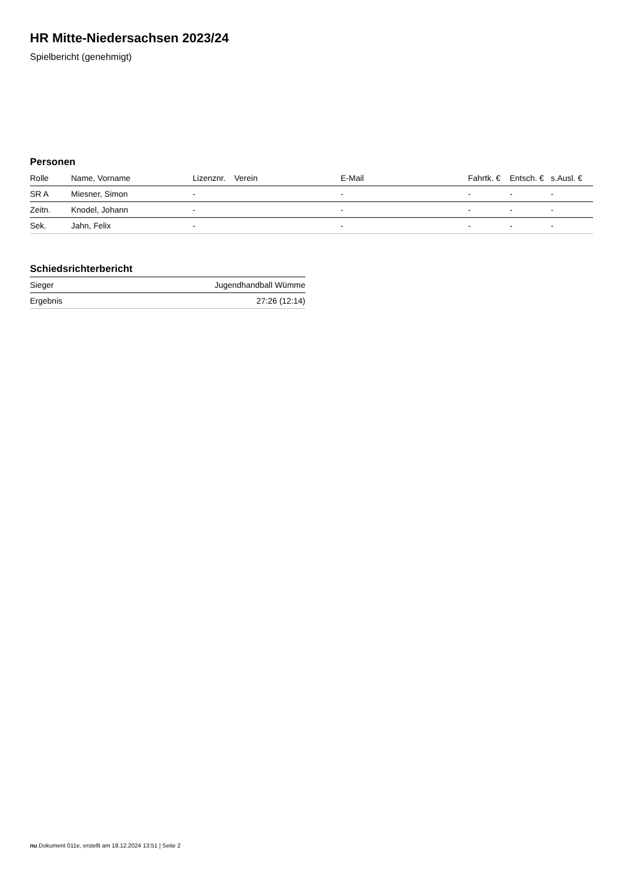HR Mitte-Niedersachsen 2023/24
Spielbericht (genehmigt)
Personen
| Rolle | Name, Vorname | Lizenznr. | Verein | E-Mail | Fahrtk. € | Entsch. € | s.Ausl. € |
| --- | --- | --- | --- | --- | --- | --- | --- |
| SR A | Miesner, Simon | - | | - | - | - | - |
| Zeitn. | Knodel, Johann | - | | - | - | - | - |
| Sek. | Jahn, Felix | - | | - | - | - | - |
Schiedsrichterbericht
| Sieger | Jugendhandball Wümme |
| Ergebnis | 27:26 (12:14) |
nu.Dokument 011e, erstellt am 18.12.2024 13:51 | Seite 2